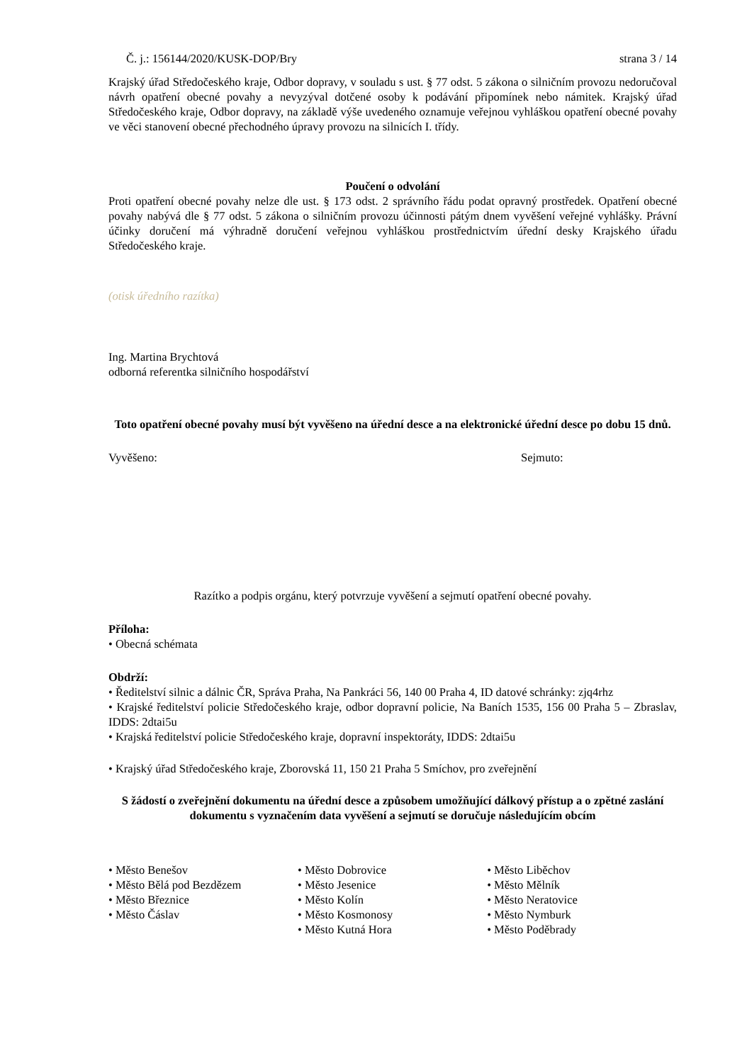Č. j.: 156144/2020/KUSK-DOP/Bry strana 3 / 14
Krajský úřad Středočeského kraje, Odbor dopravy, v souladu s ust. § 77 odst. 5 zákona o silničním provozu nedoručoval návrh opatření obecné povahy a nevyzýval dotčené osoby k podávání připomínek nebo námitek. Krajský úřad Středočeského kraje, Odbor dopravy, na základě výše uvedeného oznamuje veřejnou vyhláškou opatření obecné povahy ve věci stanovení obecné přechodného úpravy provozu na silnicích I. třídy.
Poučení o odvolání
Proti opatření obecné povahy nelze dle ust. § 173 odst. 2 správního řádu podat opravný prostředek. Opatření obecné povahy nabývá dle § 77 odst. 5 zákona o silničním provozu účinnosti pátým dnem vyvěšení veřejné vyhlášky. Právní účinky doručení má výhradně doručení veřejnou vyhláškou prostřednictvím úřední desky Krajského úřadu Středočeského kraje.
(otisk úředního razítka)
Ing. Martina Brychtová
odborná referentka silničního hospodářství
Toto opatření obecné povahy musí být vyvěšeno na úřední desce a na elektronické úřední desce po dobu 15 dnů.
Vyvěšeno: Sejmuto:
Razítko a podpis orgánu, který potvrzuje vyvěšení a sejmutí opatření obecné povahy.
Příloha:
• Obecná schémata
Obdrží:
• Ředitelství silnic a dálnic ČR, Správa Praha, Na Pankráci 56, 140 00 Praha 4, ID datové schránky: zjq4rhz
• Krajské ředitelství policie Středočeského kraje, odbor dopravní policie, Na Baních 1535, 156 00 Praha 5 – Zbraslav, IDDS: 2dtai5u
• Krajská ředitelství policie Středočeského kraje, dopravní inspektoráty, IDDS: 2dtai5u
• Krajský úřad Středočeského kraje, Zborovská 11, 150 21 Praha 5 Smíchov, pro zveřejnění
S žádostí o zveřejnění dokumentu na úřední desce a způsobem umožňující dálkový přístup a o zpětné zaslání dokumentu s vyznačením data vyvěšení a sejmutí se doručuje následujícím obcím
• Město Benešov
• Město Bělá pod Bezdězem
• Město Březnice
• Město Čáslav
• Město Dobrovice
• Město Jesenice
• Město Kolín
• Město Kosmonosy
• Město Kutná Hora
• Město Liběchov
• Město Mělník
• Město Neratovice
• Město Nymburk
• Město Poděbrady